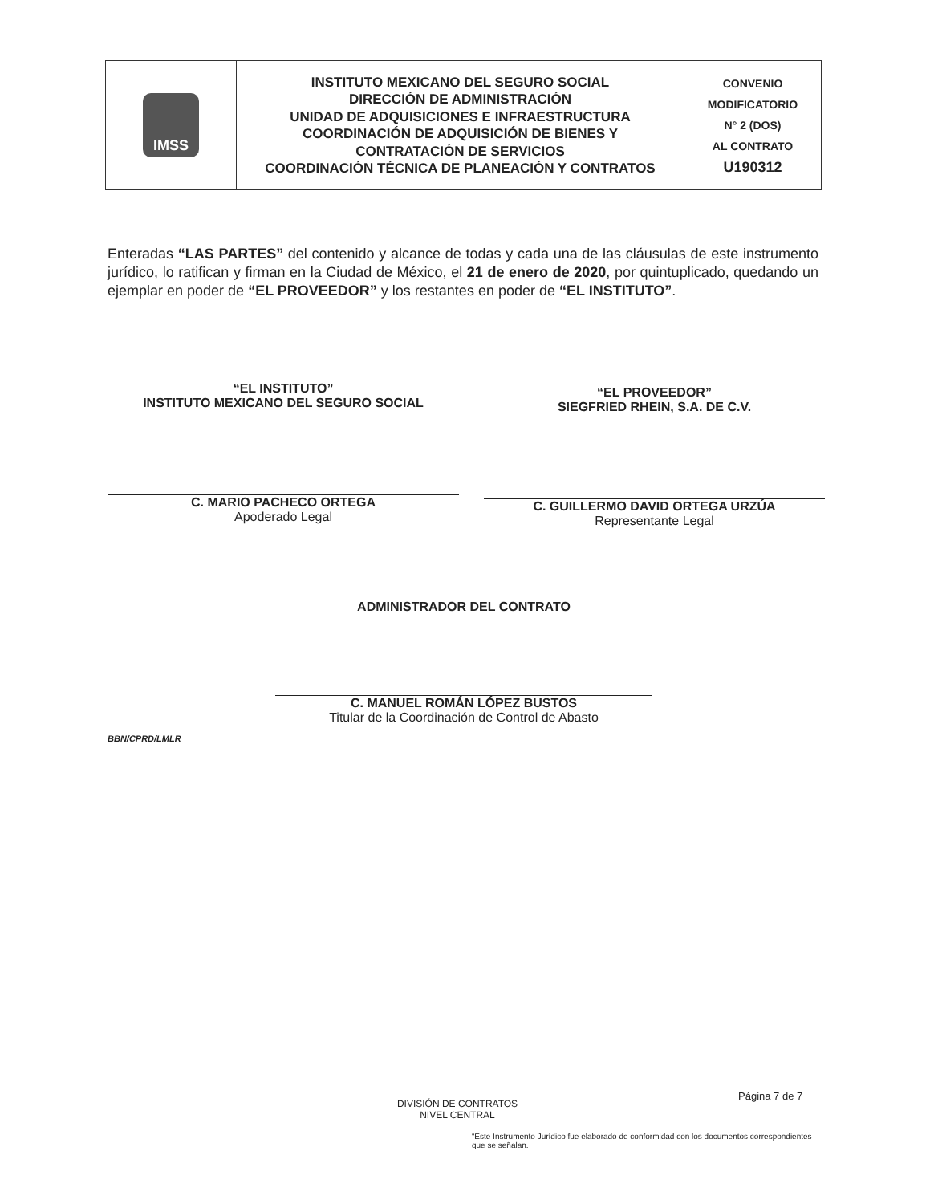| IMSS | INSTITUTO MEXICANO DEL SEGURO SOCIAL DIRECCIÓN DE ADMINISTRACIÓN UNIDAD DE ADQUISICIONES E INFRAESTRUCTURA COORDINACIÓN DE ADQUISICIÓN DE BIENES Y CONTRATACIÓN DE SERVICIOS COORDINACIÓN TÉCNICA DE PLANEACIÓN Y CONTRATOS | CONVENIO MODIFICATORIO N° 2 (DOS) AL CONTRATO U190312 |
Enteradas “LAS PARTES” del contenido y alcance de todas y cada una de las cláusulas de este instrumento jurídico, lo ratifican y firman en la Ciudad de México, el 21 de enero de 2020, por quintuplicado, quedando un ejemplar en poder de “EL PROVEEDOR” y los restantes en poder de “EL INSTITUTO”.
“EL INSTITUTO”
INSTITUTO MEXICANO DEL SEGURO SOCIAL
C. MARIO PACHECO ORTEGA
Apoderado Legal
“EL PROVEEDOR”
SIEGFRIED RHEIN, S.A. DE C.V.
C. GUILLERMO DAVID ORTEGA URZÚA
Representante Legal
ADMINISTRADOR DEL CONTRATO
C. MANUEL ROMÁN LÓPEZ BUSTOS
Titular de la Coordinación de Control de Abasto
BBN/CPRD/LMLR
DIVISIÓN DE CONTRATOS
NIVEL CENTRAL
Página 7 de 7
“Este Instrumento Jurídico fue elaborado de conformidad con los documentos correspondientes que se señalan.